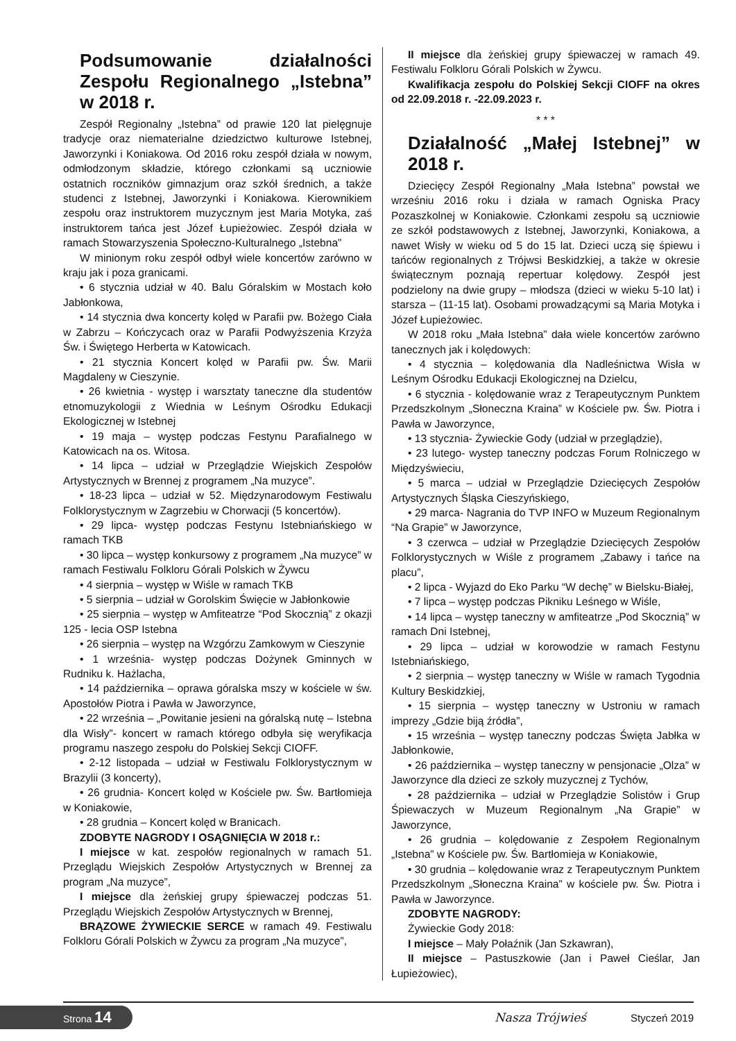Podsumowanie działalności Zespołu Regionalnego „Istebna” w 2018 r.
Zespół Regionalny „Istebna” od prawie 120 lat pielęgnuje tradycje oraz niematerialne dziedzictwo kulturowe Istebnej, Jaworzynki i Koniakowa. Od 2016 roku zespół działa w nowym, odmłodzonym składzie, którego członkami są uczniowie ostatnich roczników gimnazjum oraz szkół średnich, a także studenci z Istebnej, Jaworzynki i Koniakowa. Kierownikiem zespołu oraz instruktorem muzycznym jest Maria Motyka, zaś instruktorem tańca jest Józef Łupieżowiec. Zespół działa w ramach Stowarzyszenia Społeczno-Kulturalnego „Istebna”
W minionym roku zespół odbył wiele koncertów zarówno w kraju jak i poza granicami.
• 6 stycznia udział w 40. Balu Góralskim w Mostach koło Jabłonkowa,
• 14 stycznia dwa koncerty kolęd w Parafii pw. Bożego Ciała w Zabrzu – Kończycach oraz w Parafii Podwyższenia Krzyża Św. i Świętego Herberta w Katowicach.
• 21 stycznia Koncert kolęd w Parafii pw. Św. Marii Magdaleny w Cieszynie.
• 26 kwietnia - występ i warsztaty taneczne dla studentów etnomuzykologii z Wiednia w Leśnym Ośrodku Edukacji Ekologicznej w Istebnej
• 19 maja – występ podczas Festynu Parafialnego w Katowicach na os. Witosa.
• 14 lipca – udział w Przeglądzie Wiejskich Zespołów Artystycznych w Brennej z programem „Na muzyce”.
• 18-23 lipca – udział w 52. Międzynarodowym Festiwalu Folklorystycznym w Zagrzebiu w Chorwacji (5 koncertów).
• 29 lipca- występ podczas Festynu Istebniańskiego w ramach TKB
• 30 lipca – występ konkursowy z programem „Na muzyce” w ramach Festiwalu Folkloru Górali Polskich w Żywcu
• 4 sierpnia – występ w Wiśle w ramach TKB
• 5 sierpnia – udział w Gorolskim Święcie w Jabłonkowie
• 25 sierpnia – występ w Amfiteatrze “Pod Skocznią” z okazji 125 - lecia OSP Istebna
• 26 sierpnia – występ na Wzgórzu Zamkowym w Cieszynie
• 1 września- występ podczas Dożynek Gminnych w Rudniku k. Hażlacha,
• 14 października – oprawa góralska mszy w kościele w św. Apostołów Piotra i Pawła w Jaworzynce,
• 22 września – „Powitanie jesieni na góralską nutę – Istebna dla Wisły”- koncert w ramach którego odbyła się weryfikacja programu naszego zespołu do Polskiej Sekcji CIOFF.
• 2-12 listopada – udział w Festiwalu Folklorystycznym w Brazylii (3 koncerty),
• 26 grudnia- Koncert kolęd w Kościele pw. Św. Bartłomieja w Koniakowie,
• 28 grudnia – Koncert kolęd w Branicach.
ZDOBYTE NAGRODY I OSĄGNIĘCIA W 2018 r.:
I miejsce w kat. zespołów regionalnych w ramach 51. Przeglądu Wiejskich Zespołów Artystycznych w Brennej za program „Na muzyce”,
I miejsce dla żeńskiej grupy śpiewaczej podczas 51. Przeglądu Wiejskich Zespołów Artystycznych w Brennej,
BRĄZOWE ŻYWIECKIE SERCE w ramach 49. Festiwalu Folkloru Górali Polskich w Żywcu za program „Na muzyce”,
II miejsce dla żeńskiej grupy śpiewaczej w ramach 49. Festiwalu Folkloru Górali Polskich w Żywcu.
Kwalifikacja zespołu do Polskiej Sekcji CIOFF na okres od 22.09.2018 r. -22.09.2023 r.
* * *
Działalność „Małej Istebnej” w 2018 r.
Dziecięcy Zespół Regionalny „Mała Istebna” powstał we wrześniu 2016 roku i działa w ramach Ogniska Pracy Pozaszkolnej w Koniakowie. Członkami zespołu są uczniowie ze szkół podstawowych z Istebnej, Jaworzynki, Koniakowa, a nawet Wisły w wieku od 5 do 15 lat. Dzieci uczą się śpiewu i tańców regionalnych z Trójwsi Beskidzkiej, a także w okresie świątecznym poznają repertuar kolędowy. Zespół jest podzielony na dwie grupy – młodsza (dzieci w wieku 5-10 lat) i starsza – (11-15 lat). Osobami prowadzącymi są Maria Motyka i Józef Łupieżowiec.
W 2018 roku „Mała Istebna” dała wiele koncertów zarówno tanecznych jak i kolędowych:
• 4 stycznia – kolędowania dla Nadleśnictwa Wisła w Leśnym Ośrodku Edukacji Ekologicznej na Dzielcu,
• 6 stycznia - kolędowanie wraz z Terapeutycznym Punktem Przedszkolnym „Słoneczna Kraina” w Kościele pw. Św. Piotra i Pawła w Jaworzynce,
• 13 stycznia- Żywieckie Gody (udział w przeglądzie),
• 23 lutego- wystep taneczny podczas Forum Rolniczego w Międzyświeciu,
• 5 marca – udział w Przeglądzie Dziecięcych Zespołów Artystycznych Śląska Cieszyńskiego,
• 29 marca- Nagrania do TVP INFO w Muzeum Regionalnym “Na Grapie” w Jaworzynce,
• 3 czerwca – udział w Przeglądzie Dziecięcych Zespołów Folklorystycznych w Wiśle z programem „Zabawy i tańce na placu”,
• 2 lipca - Wyjazd do Eko Parku “W dechę” w Bielsku-Białej,
• 7 lipca – występ podczas Pikniku Leśnego w Wiśle,
• 14 lipca – występ taneczny w amfiteatrze „Pod Skocznią” w ramach Dni Istebnej,
• 29 lipca – udział w korowodzie w ramach Festynu Istebniańskiego,
• 2 sierpnia – występ taneczny w Wiśle w ramach Tygodnia Kultury Beskidzkiej,
• 15 sierpnia – występ taneczny w Ustroniu w ramach imprezy „Gdzie biją źródła”,
• 15 września – występ taneczny podczas Święta Jabłka w Jabłonkowie,
• 26 października – występ taneczny w pensjonacie „Olza” w Jaworzynce dla dzieci ze szkoły muzycznej z Tychów,
• 28 października – udział w Przeglądzie Solistów i Grup Śpiewaczych w Muzeum Regionalnym „Na Grapie” w Jaworzynce,
• 26 grudnia – kolędowanie z Zespołem Regionalnym „Istebna” w Kościele pw. Św. Bartłomieja w Koniakowie,
• 30 grudnia – kolędowanie wraz z Terapeutycznym Punktem Przedszkolnym „Słoneczna Kraina” w kościele pw. Św. Piotra i Pawła w Jaworzynce.
ZDOBYTE NAGRODY:
Żywieckie Gody 2018:
I miejsce – Mały Połaźnik (Jan Szkawran),
II miejsce – Pastuszkowie (Jan i Paweł Cieślar, Jan Łupieżowiec),
Strona 14
Nasza Trójwieś Styczeń 2019